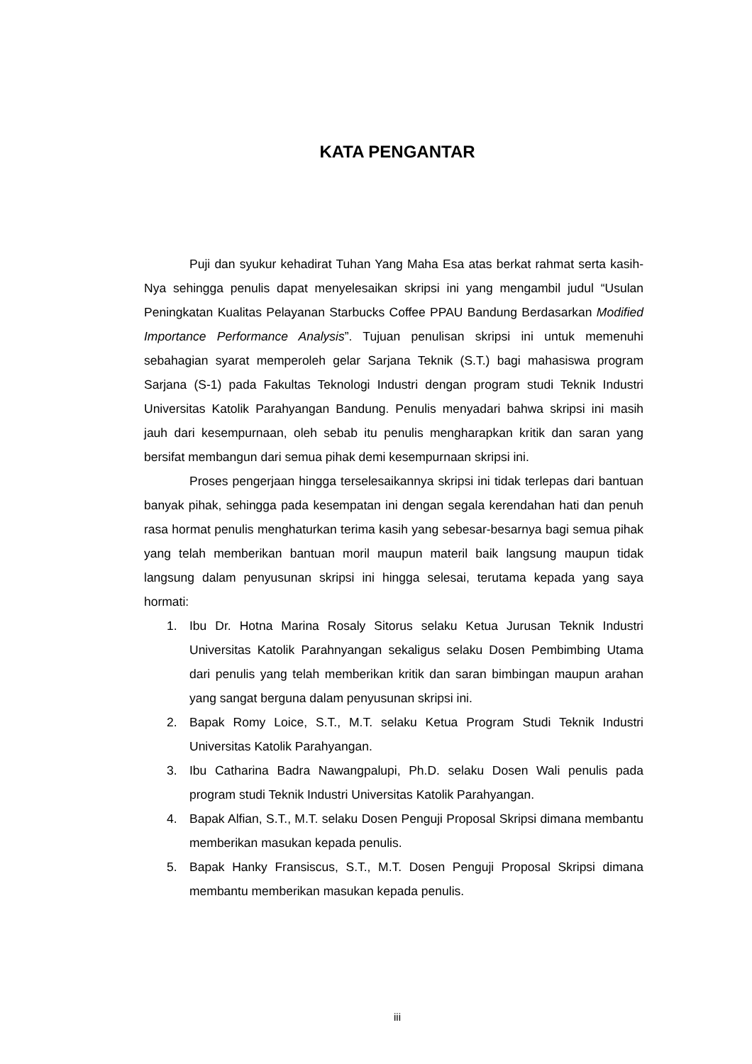KATA PENGANTAR
Puji dan syukur kehadirat Tuhan Yang Maha Esa atas berkat rahmat serta kasih-Nya sehingga penulis dapat menyelesaikan skripsi ini yang mengambil judul “Usulan Peningkatan Kualitas Pelayanan Starbucks Coffee PPAU Bandung Berdasarkan Modified Importance Performance Analysis”. Tujuan penulisan skripsi ini untuk memenuhi sebahagian syarat memperoleh gelar Sarjana Teknik (S.T.) bagi mahasiswa program Sarjana (S-1) pada Fakultas Teknologi Industri dengan program studi Teknik Industri Universitas Katolik Parahyangan Bandung. Penulis menyadari bahwa skripsi ini masih jauh dari kesempurnaan, oleh sebab itu penulis mengharapkan kritik dan saran yang bersifat membangun dari semua pihak demi kesempurnaan skripsi ini.
Proses pengerjaan hingga terselesaikannya skripsi ini tidak terlepas dari bantuan banyak pihak, sehingga pada kesempatan ini dengan segala kerendahan hati dan penuh rasa hormat penulis menghaturkan terima kasih yang sebesar-besarnya bagi semua pihak yang telah memberikan bantuan moril maupun materil baik langsung maupun tidak langsung dalam penyusunan skripsi ini hingga selesai, terutama kepada yang saya hormati:
1. Ibu Dr. Hotna Marina Rosaly Sitorus selaku Ketua Jurusan Teknik Industri Universitas Katolik Parahnyangan sekaligus selaku Dosen Pembimbing Utama dari penulis yang telah memberikan kritik dan saran bimbingan maupun arahan yang sangat berguna dalam penyusunan skripsi ini.
2. Bapak Romy Loice, S.T., M.T. selaku Ketua Program Studi Teknik Industri Universitas Katolik Parahyangan.
3. Ibu Catharina Badra Nawangpalupi, Ph.D. selaku Dosen Wali penulis pada program studi Teknik Industri Universitas Katolik Parahyangan.
4. Bapak Alfian, S.T., M.T. selaku Dosen Penguji Proposal Skripsi dimana membantu memberikan masukan kepada penulis.
5. Bapak Hanky Fransiscus, S.T., M.T. Dosen Penguji Proposal Skripsi dimana membantu memberikan masukan kepada penulis.
iii